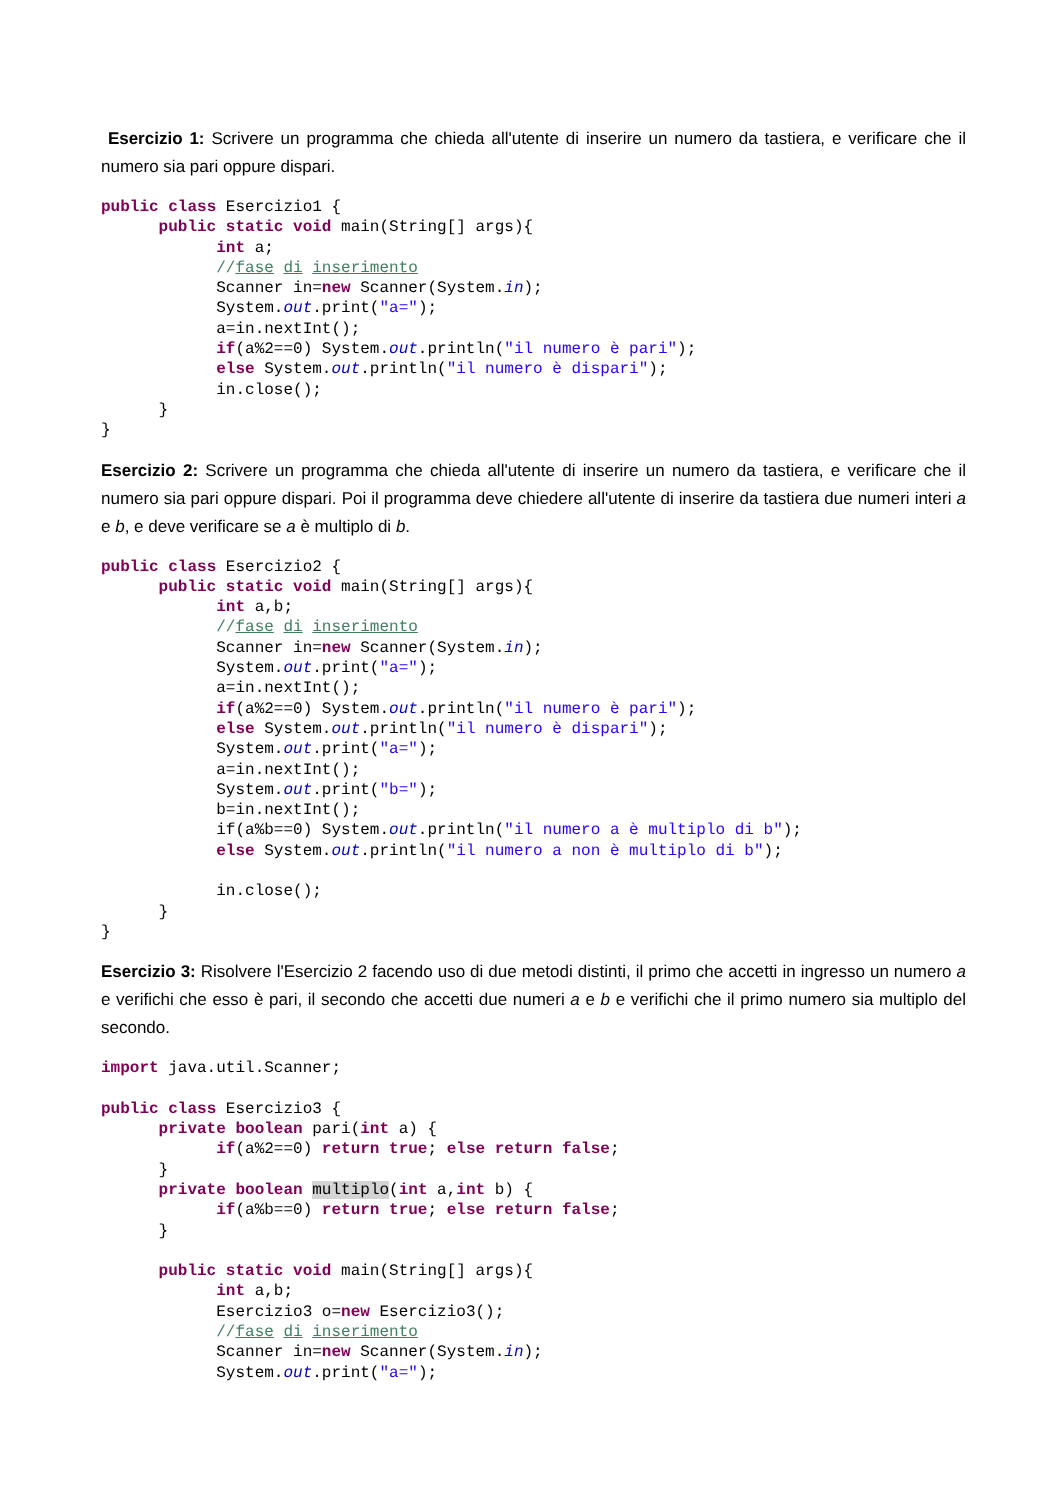Esercizio 1: Scrivere un programma che chieda all'utente di inserire un numero da tastiera, e verificare che il numero sia pari oppure dispari.
public class Esercizio1 {
      public static void main(String[] args){
            int a;
            //fase di inserimento
            Scanner in=new Scanner(System.in);
            System.out.print("a=");
            a=in.nextInt();
            if(a%2==0) System.out.println("il numero è pari");
            else System.out.println("il numero è dispari");
            in.close();
      }
}
Esercizio 2: Scrivere un programma che chieda all'utente di inserire un numero da tastiera, e verificare che il numero sia pari oppure dispari. Poi il programma deve chiedere all'utente di inserire da tastiera due numeri interi a e b, e deve verificare se a è multiplo di b.
public class Esercizio2 {
      public static void main(String[] args){
            int a,b;
            //fase di inserimento
            Scanner in=new Scanner(System.in);
            System.out.print("a=");
            a=in.nextInt();
            if(a%2==0) System.out.println("il numero è pari");
            else System.out.println("il numero è dispari");
            System.out.print("a=");
            a=in.nextInt();
            System.out.print("b=");
            b=in.nextInt();
            if(a%b==0) System.out.println("il numero a è multiplo di b");
            else System.out.println("il numero a non è multiplo di b");

            in.close();
      }
}
Esercizio 3: Risolvere l'Esercizio 2 facendo uso di due metodi distinti, il primo che accetti in ingresso un numero a e verifichi che esso è pari, il secondo che accetti due numeri a e b e verifichi che il primo numero sia multiplo del secondo.
import java.util.Scanner;

public class Esercizio3 {
      private boolean pari(int a) {
            if(a%2==0) return true; else return false;
      }
      private boolean multiplo(int a,int b) {
            if(a%b==0) return true; else return false;
      }

      public static void main(String[] args){
            int a,b;
            Esercizio3 o=new Esercizio3();
            //fase di inserimento
            Scanner in=new Scanner(System.in);
            System.out.print("a=");